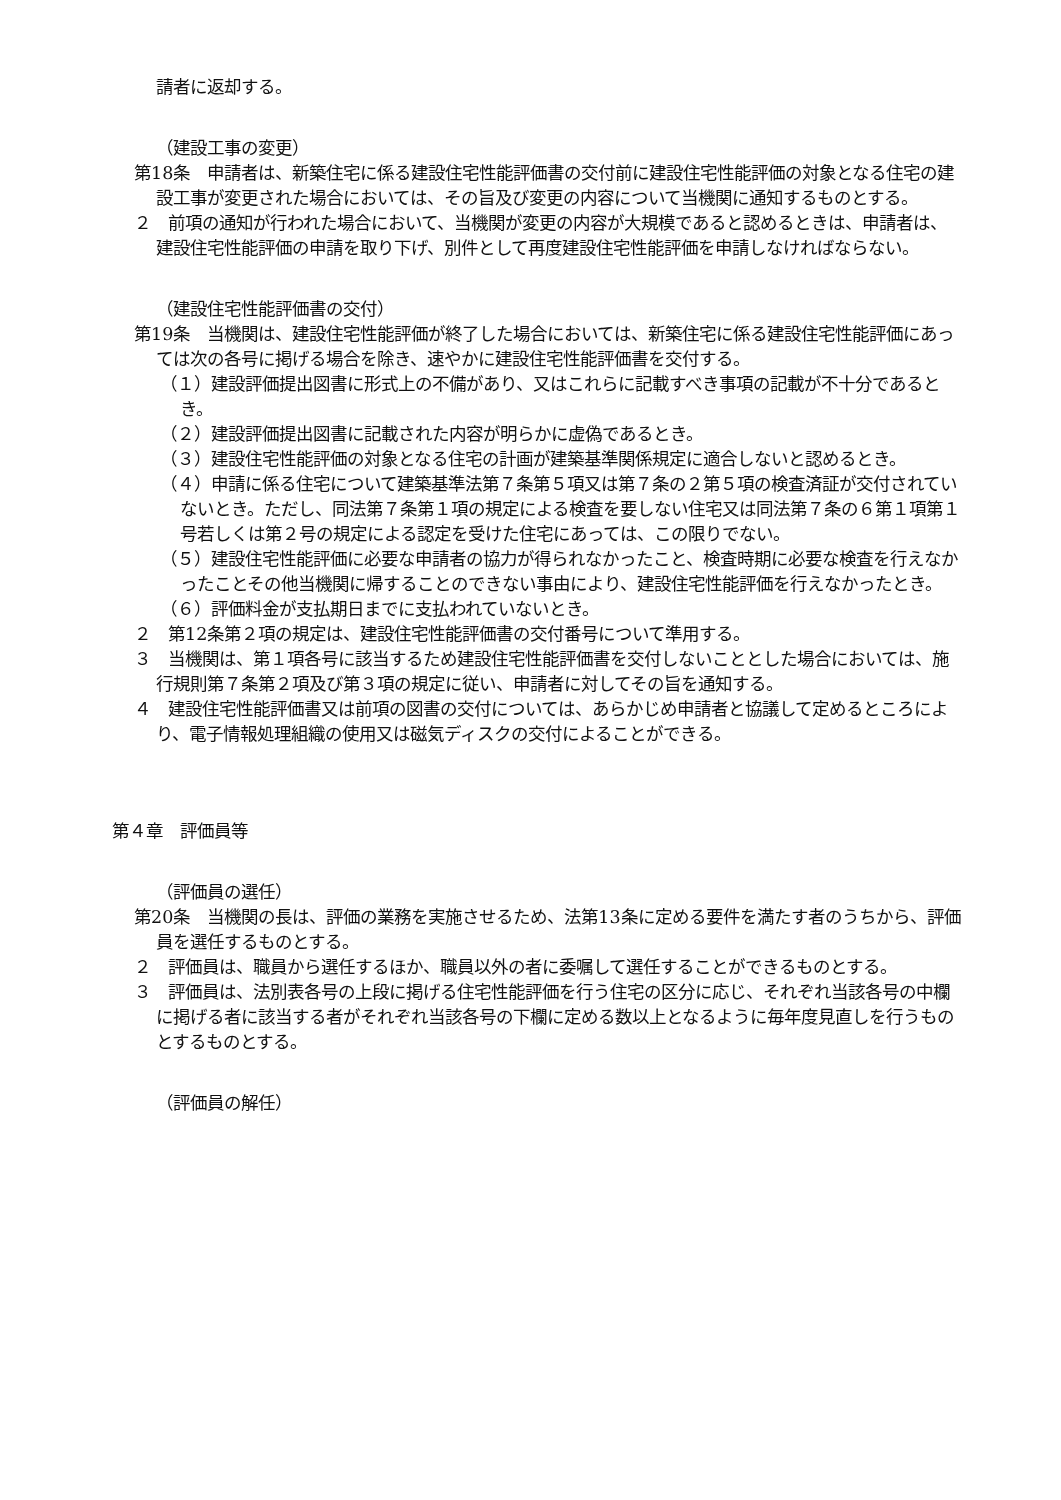請者に返却する。
（建設工事の変更）
第18条　申請者は、新築住宅に係る建設住宅性能評価書の交付前に建設住宅性能評価の対象となる住宅の建設工事が変更された場合においては、その旨及び変更の内容について当機関に通知するものとする。
２　前項の通知が行われた場合において、当機関が変更の内容が大規模であると認めるときは、申請者は、建設住宅性能評価の申請を取り下げ、別件として再度建設住宅性能評価を申請しなければならない。
（建設住宅性能評価書の交付）
第19条　当機関は、建設住宅性能評価が終了した場合においては、新築住宅に係る建設住宅性能評価にあっては次の各号に掲げる場合を除き、速やかに建設住宅性能評価書を交付する。
（１）建設評価提出図書に形式上の不備があり、又はこれらに記載すべき事項の記載が不十分であるとき。
（２）建設評価提出図書に記載された内容が明らかに虚偽であるとき。
（３）建設住宅性能評価の対象となる住宅の計画が建築基準関係規定に適合しないと認めるとき。
（４）申請に係る住宅について建築基準法第７条第５項又は第７条の２第５項の検査済証が交付されていないとき。ただし、同法第７条第１項の規定による検査を要しない住宅又は同法第７条の６第１項第１号若しくは第２号の規定による認定を受けた住宅にあっては、この限りでない。
（５）建設住宅性能評価に必要な申請者の協力が得られなかったこと、検査時期に必要な検査を行えなかったことその他当機関に帰することのできない事由により、建設住宅性能評価を行えなかったとき。
（６）評価料金が支払期日までに支払われていないとき。
２　第12条第２項の規定は、建設住宅性能評価書の交付番号について準用する。
３　当機関は、第１項各号に該当するため建設住宅性能評価書を交付しないこととした場合においては、施行規則第７条第２項及び第３項の規定に従い、申請者に対してその旨を通知する。
４　建設住宅性能評価書又は前項の図書の交付については、あらかじめ申請者と協議して定めるところにより、電子情報処理組織の使用又は磁気ディスクの交付によることができる。
第４章　評価員等
（評価員の選任）
第20条　当機関の長は、評価の業務を実施させるため、法第13条に定める要件を満たす者のうちから、評価員を選任するものとする。
２　評価員は、職員から選任するほか、職員以外の者に委嘱して選任することができるものとする。
３　評価員は、法別表各号の上段に掲げる住宅性能評価を行う住宅の区分に応じ、それぞれ当該各号の中欄に掲げる者に該当する者がそれぞれ当該各号の下欄に定める数以上となるように毎年度見直しを行うものとするものとする。
（評価員の解任）